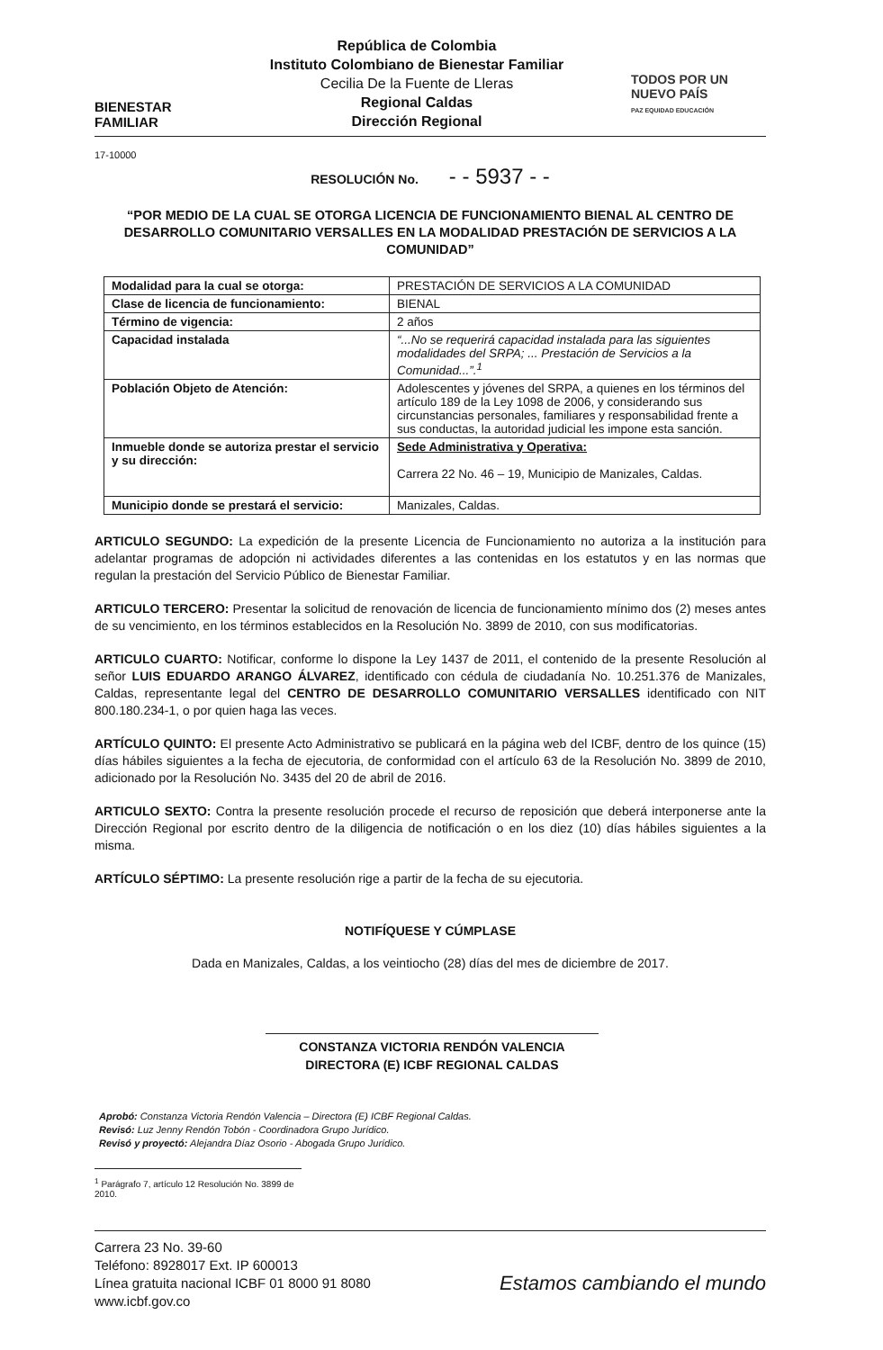BIENESTAR
FAMILIAR
República de Colombia
Instituto Colombiano de Bienestar Familiar
Cecilia De la Fuente de Lleras
Regional Caldas
Dirección Regional
TODOS POR UN
NUEVO PAÍS
PAZ EQUIDAD EDUCACIÓN
17-10000
RESOLUCIÓN No. - - 5937 - -
“POR MEDIO DE LA CUAL SE OTORGA LICENCIA DE FUNCIONAMIENTO BIENAL AL CENTRO DE DESARROLLO COMUNITARIO VERSALLES EN LA MODALIDAD PRESTACIÓN DE SERVICIOS A LA COMUNIDAD”
| Modalidad para la cual se otorga: | PRESTACIÓN DE SERVICIOS A LA COMUNIDAD |
| Clase de licencia de funcionamiento: | BIENAL |
| Término de vigencia: | 2 años |
| Capacidad instalada | “...No se requerirá capacidad instalada para las siguientes modalidades del SRPA; ... Prestación de Servicios a la Comunidad...”.<sup>1</sup> |
| Población Objeto de Atención: | Adolescentes y jóvenes del SRPA, a quienes en los términos del artículo 189 de la Ley 1098 de 2006, y considerando sus circunstancias personales, familiares y responsabilidad frente a sus conductas, la autoridad judicial les impone esta sanción. |
| Inmueble donde se autoriza prestar el servicio y su dirección: | Sede Administrativa y Operativa: Carrera 22 No. 46 – 19, Municipio de Manizales, Caldas. |
| Municipio donde se prestará el servicio: | Manizales, Caldas. |
ARTICULO SEGUNDO: La expedición de la presente Licencia de Funcionamiento no autoriza a la institución para adelantar programas de adopción ni actividades diferentes a las contenidas en los estatutos y en las normas que regulan la prestación del Servicio Público de Bienestar Familiar.
ARTICULO TERCERO: Presentar la solicitud de renovación de licencia de funcionamiento mínimo dos (2) meses antes de su vencimiento, en los términos establecidos en la Resolución No. 3899 de 2010, con sus modificatorias.
ARTICULO CUARTO: Notificar, conforme lo dispone la Ley 1437 de 2011, el contenido de la presente Resolución al señor LUIS EDUARDO ARANGO ÁLVAREZ, identificado con cédula de ciudadanía No. 10.251.376 de Manizales, Caldas, representante legal del CENTRO DE DESARROLLO COMUNITARIO VERSALLES identificado con NIT 800.180.234-1, o por quien haga las veces.
ARTÍCULO QUINTO: El presente Acto Administrativo se publicará en la página web del ICBF, dentro de los quince (15) días hábiles siguientes a la fecha de ejecutoria, de conformidad con el artículo 63 de la Resolución No. 3899 de 2010, adicionado por la Resolución No. 3435 del 20 de abril de 2016.
ARTICULO SEXTO: Contra la presente resolución procede el recurso de reposición que deberá interponerse ante la Dirección Regional por escrito dentro de la diligencia de notificación o en los diez (10) días hábiles siguientes a la misma.
ARTÍCULO SÉPTIMO: La presente resolución rige a partir de la fecha de su ejecutoria.
NOTIFÍQUESE Y CÚMPLASE
Dada en Manizales, Caldas, a los veintiocho (28) días del mes de diciembre de 2017.
CONSTANZA VICTORIA RENDÓN VALENCIA
DIRECTORA (E) ICBF REGIONAL CALDAS
Aprobó: Constanza Victoria Rendón Valencia – Directora (E) ICBF Regional Caldas.
Revisó: Luz Jenny Rendón Tobón - Coordinadora Grupo Jurídico.
Revisó y proyectó: Alejandra Díaz Osorio - Abogada Grupo Jurídico.
<sup>1</sup> Parágrafo 7, artículo 12 Resolución No. 3899 de 2010.
Carrera 23 No. 39-60
Teléfono: 8928017 Ext. IP 600013
Línea gratuita nacional ICBF 01 8000 91 8080
www.icbf.gov.co
Estamos cambiando el mundo